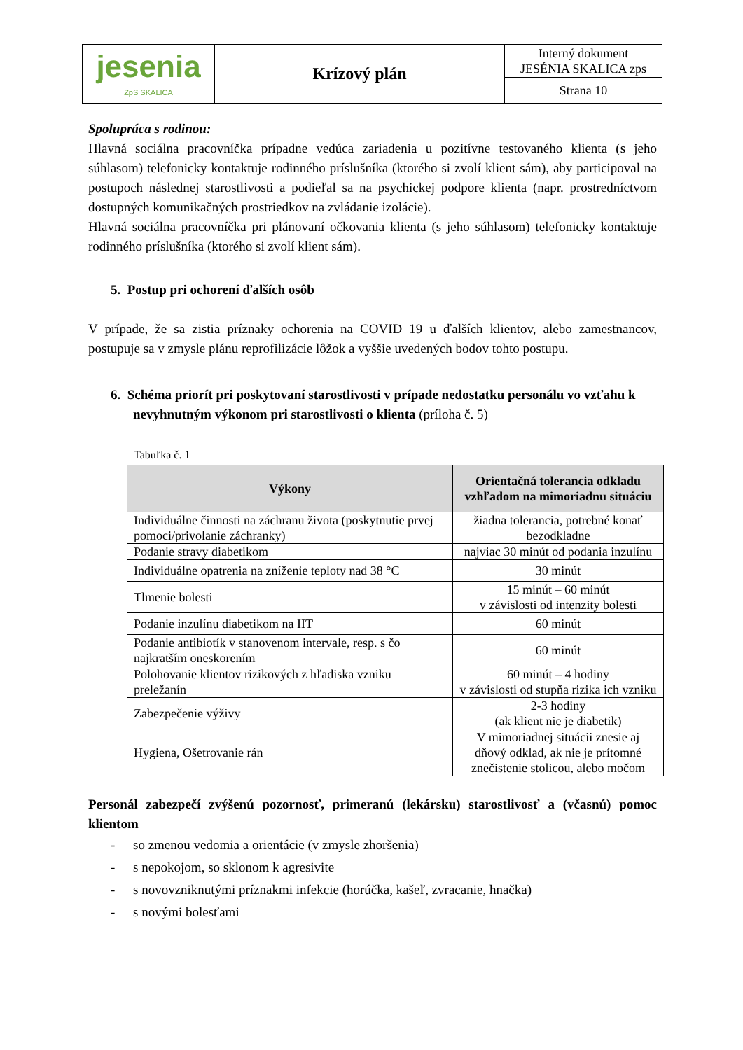| jesenia ZpS SKALICA | Krízový plán | Interný dokument JESÉNIA SKALICA zps |
| | | Strana 10 |
Spolupráca s rodinou:
Hlavná sociálna pracovníčka prípadne vedúca zariadenia u pozitívne testovaného klienta (s jeho súhlasom) telefonicky kontaktuje rodinného príslušníka (ktorého si zvolí klient sám), aby participoval na postupoch následnej starostlivosti a podieľal sa na psychickej podpore klienta (napr. prostredníctvom dostupných komunikačných prostriedkov na zvládanie izolácie).
Hlavná sociálna pracovníčka pri plánovaní očkovania klienta (s jeho súhlasom) telefonicky kontaktuje rodinného príslušníka (ktorého si zvolí klient sám).
5. Postup pri ochorení ďalších osôb
V prípade, že sa zistia príznaky ochorenia na COVID 19 u ďalších klientov, alebo zamestnancov, postupuje sa v zmysle plánu reprofilizácie lôžok a vyššie uvedených bodov tohto postupu.
6. Schéma priorít pri poskytovaní starostlivosti v prípade nedostatku personálu vo vzťahu k nevyhnutným výkonom pri starostlivosti o klienta (príloha č. 5)
Tabuľka č. 1
| Výkony | Orientačná tolerancia odkladu vzhľadom na mimoriadnu situáciu |
| --- | --- |
| Individuálne činnosti na záchranu života (poskytnutie prvej pomoci/privolanie záchranky) | žiadna tolerancia, potrebné konať bezodkladne |
| Podanie stravy diabetikom | najviac 30 minút od podania inzulínu |
| Individuálne opatrenia na zníženie teploty nad 38 °C | 30 minút |
| Tlmenie bolesti | 15 minút – 60 minút v závislosti od intenzity bolesti |
| Podanie inzulínu diabetikom na IIT | 60 minút |
| Podanie antibiotík v stanovenom intervale, resp. s čo najkratším oneskorením | 60 minút |
| Polohovanie klientov rizikových z hľadiska vzniku preležanín | 60 minút – 4 hodiny v závislosti od stupňa rizika ich vzniku |
| Zabezpečenie výživy | 2-3 hodiny (ak klient nie je diabetik) |
| Hygiena, Ošetrovanie rán | V mimoriadnej situácii znesie aj dňový odklad, ak nie je prítomné znečistenie stolicou, alebo močom |
Personál zabezpečí zvýšenú pozornosť, primeranú (lekársku) starostlivosť a (včasnú) pomoc klientom
- so zmenou vedomia a orientácie (v zmysle zhoršenia)
- s nepokojom, so sklonom k agresivite
- s novovzniknutými príznakmi infekcie (horúčka, kašeľ, zvracanie, hnačka)
- s novými bolesťami